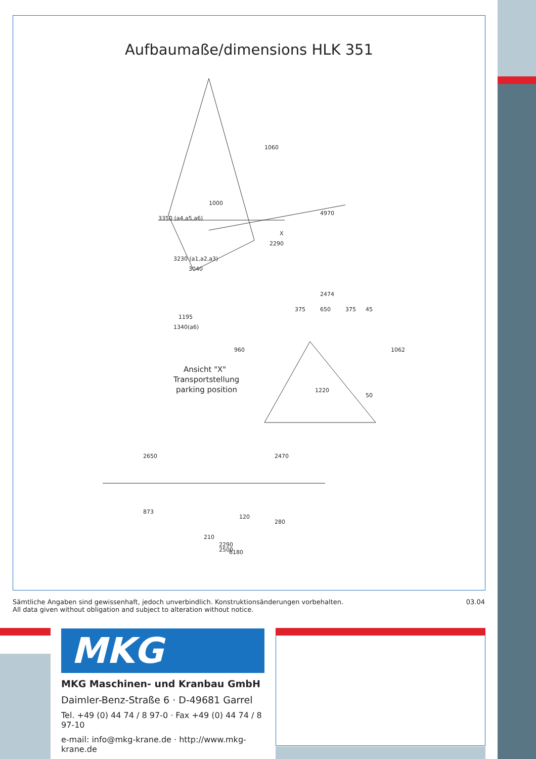Aufbaumaße/dimensions HLK 351
1060
3350 (a4,a5,a6)
1000
4970
X
2290
3230 (a1,a2,a3)
3040
1195
1340(a6)
2474
375
650
375
45
960
1062
1220
50
Ansicht "X"
Transportstellung
parking position
2650
2470
873
120
280
210
2290
2500
6180
Sämtliche Angaben sind gewissenhaft, jedoch unverbindlich. Konstruktionsänderungen vorbehalten.
All data given without obligation and subject to alteration without notice.
03.04
MKG
MKG Maschinen- und Kranbau GmbH
Daimler-Benz-Straße 6 · D-49681 Garrel
Tel. +49 (0) 44 74 / 8 97-0 · Fax +49 (0) 44 74 / 8 97-10
e-mail: info@mkg-krane.de · http://www.mkg-krane.de